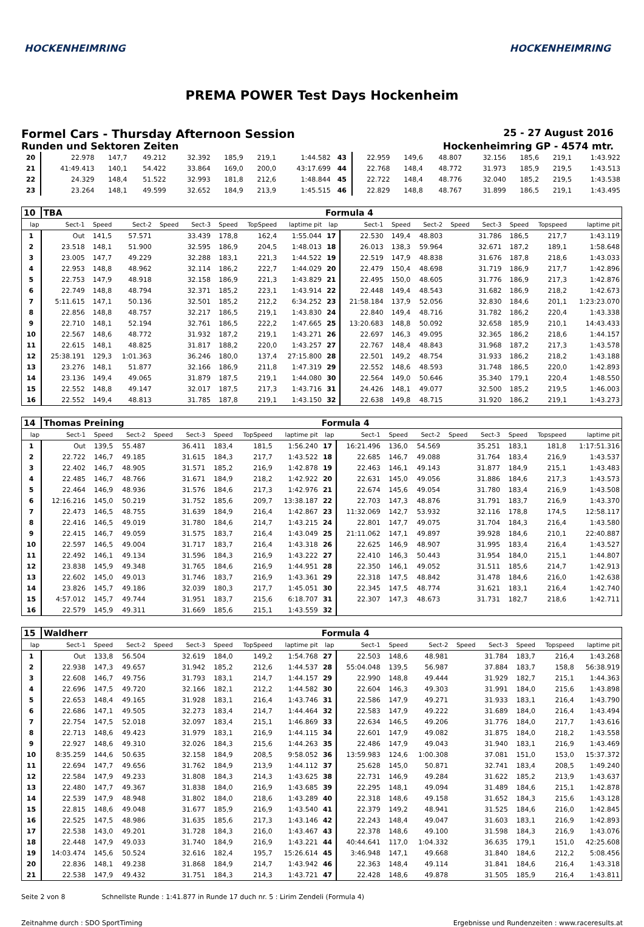HOCKENHEIMRING HOCKENHEIMRING
PREMA POWER Test Days Hockenheim
Formel Cars - Thursday Afternoon Session 25 - 27 August 2016
Runden und Sektoren Zeiten Hockenheimring GP - 4574 mtr.
| 20 | 22.978 | 147,7 | 49.212 | | 32.392 | 185,9 | 219,1 | 1:44.582 | 43 | 22.959 | 149,6 | 48.807 | | 32.156 | 185,6 | 219,1 | 1:43.922 |
| 21 | 41:49.413 | 140,1 | 54.422 | | 33.864 | 169,0 | 200,0 | 43:17.699 | 44 | 22.768 | 148,4 | 48.772 | | 31.973 | 185,9 | 219,5 | 1:43.513 |
| 22 | 24.329 | 148,4 | 51.522 | | 32.993 | 181,8 | 212,6 | 1:48.844 | 45 | 22.722 | 148,4 | 48.776 | | 32.040 | 185,2 | 219,5 | 1:43.538 |
| 23 | 23.264 | 148,1 | 49.599 | | 32.652 | 184,9 | 213,9 | 1:45.515 | 46 | 22.829 | 148,8 | 48.767 | | 31.899 | 186,5 | 219,1 | 1:43.495 |
| 10 | TBA | | | | | | | | Formula 4 | | | | | | | | |
| lap | Sect-1 | Speed | Sect-2 | Speed | Sect-3 | Speed | TopSpeed | laptime pit | lap | Sect-1 | Speed | Sect-2 | Speed | Sect-3 | Speed | Topspeed | laptime pit |
| 1 | Out | 141,5 | 57.571 | | 33.439 | 178,8 | 162,4 | 1:55.044 | 17 | 22.530 | 149,4 | 48.803 | | 31.786 | 186,5 | 217,7 | 1:43.119 |
| 2 | 23.518 | 148,1 | 51.900 | | 32.595 | 186,9 | 204,5 | 1:48.013 | 18 | 26.013 | 138,3 | 59.964 | | 32.671 | 187,2 | 189,1 | 1:58.648 |
| 3 | 23.005 | 147,7 | 49.229 | | 32.288 | 183,1 | 221,3 | 1:44.522 | 19 | 22.519 | 147,9 | 48.838 | | 31.676 | 187,8 | 218,6 | 1:43.033 |
| 4 | 22.953 | 148,8 | 48.962 | | 32.114 | 186,2 | 222,7 | 1:44.029 | 20 | 22.479 | 150,4 | 48.698 | | 31.719 | 186,9 | 217,7 | 1:42.896 |
| 5 | 22.753 | 147,9 | 48.918 | | 32.158 | 186,9 | 221,3 | 1:43.829 | 21 | 22.495 | 150,0 | 48.605 | | 31.776 | 186,9 | 217,3 | 1:42.876 |
| 6 | 22.749 | 148,8 | 48.794 | | 32.371 | 185,2 | 223,1 | 1:43.914 | 22 | 22.448 | 149,4 | 48.543 | | 31.682 | 186,9 | 218,2 | 1:42.673 |
| 7 | 5:11.615 | 147,1 | 50.136 | | 32.501 | 185,2 | 212,2 | 6:34.252 | 23 | 21:58.184 | 137,9 | 52.056 | | 32.830 | 184,6 | 201,1 | 1:23:23.070 |
| 8 | 22.856 | 148,8 | 48.757 | | 32.217 | 186,5 | 219,1 | 1:43.830 | 24 | 22.840 | 149,4 | 48.716 | | 31.782 | 186,2 | 220,4 | 1:43.338 |
| 9 | 22.710 | 148,1 | 52.194 | | 32.761 | 186,5 | 222,2 | 1:47.665 | 25 | 13:20.683 | 148,8 | 50.092 | | 32.658 | 185,9 | 210,1 | 14:43.433 |
| 10 | 22.567 | 148,6 | 48.772 | | 31.932 | 187,2 | 219,1 | 1:43.271 | 26 | 22.697 | 146,3 | 49.095 | | 32.365 | 186,2 | 218,6 | 1:44.157 |
| 11 | 22.615 | 148,1 | 48.825 | | 31.817 | 188,2 | 220,0 | 1:43.257 | 27 | 22.767 | 148,4 | 48.843 | | 31.968 | 187,2 | 217,3 | 1:43.578 |
| 12 | 25:38.191 | 129,3 | 1:01.363 | | 36.246 | 180,0 | 137,4 | 27:15.800 | 28 | 22.501 | 149,2 | 48.754 | | 31.933 | 186,2 | 218,2 | 1:43.188 |
| 13 | 23.276 | 148,1 | 51.877 | | 32.166 | 186,9 | 211,8 | 1:47.319 | 29 | 22.552 | 148,6 | 48.593 | | 31.748 | 186,5 | 220,0 | 1:42.893 |
| 14 | 23.136 | 149,4 | 49.065 | | 31.879 | 187,5 | 219,1 | 1:44.080 | 30 | 22.564 | 149,0 | 50.646 | | 35.340 | 179,1 | 220,4 | 1:48.550 |
| 15 | 22.552 | 148,8 | 49.147 | | 32.017 | 187,5 | 217,3 | 1:43.716 | 31 | 24.426 | 148,1 | 49.077 | | 32.500 | 185,2 | 219,5 | 1:46.003 |
| 16 | 22.552 | 149,4 | 48.813 | | 31.785 | 187,8 | 219,1 | 1:43.150 | 32 | 22.638 | 149,8 | 48.715 | | 31.920 | 186,2 | 219,1 | 1:43.273 |
| 14 | Thomas Preining | | | | | | | | Formula 4 | | | | | | | | |
| lap | Sect-1 | Speed | Sect-2 | Speed | Sect-3 | Speed | TopSpeed | laptime pit | lap | Sect-1 | Speed | Sect-2 | Speed | Sect-3 | Speed | Topspeed | laptime pit |
| 1 | Out | 139,5 | 55.487 | | 36.411 | 183,4 | 181,5 | 1:56.240 | 17 | 16:21.496 | 136,0 | 54.569 | | 35.251 | 183,1 | 181,8 | 1:17:51.316 |
| 2 | 22.722 | 146,7 | 49.185 | | 31.615 | 184,3 | 217,7 | 1:43.522 | 18 | 22.685 | 146,7 | 49.088 | | 31.764 | 183,4 | 216,9 | 1:43.537 |
| 3 | 22.402 | 146,7 | 48.905 | | 31.571 | 185,2 | 216,9 | 1:42.878 | 19 | 22.463 | 146,1 | 49.143 | | 31.877 | 184,9 | 215,1 | 1:43.483 |
| 4 | 22.485 | 146,7 | 48.766 | | 31.671 | 184,9 | 218,2 | 1:42.922 | 20 | 22.631 | 145,0 | 49.056 | | 31.886 | 184,6 | 217,3 | 1:43.573 |
| 5 | 22.464 | 146,9 | 48.936 | | 31.576 | 184,6 | 217,3 | 1:42.976 | 21 | 22.674 | 145,6 | 49.054 | | 31.780 | 183,4 | 216,9 | 1:43.508 |
| 6 | 12:16.216 | 145,0 | 50.219 | | 31.752 | 185,6 | 209,7 | 13:38.187 | 22 | 22.703 | 147,3 | 48.876 | | 31.791 | 183,7 | 216,9 | 1:43.370 |
| 7 | 22.473 | 146,5 | 48.755 | | 31.639 | 184,9 | 216,4 | 1:42.867 | 23 | 11:32.069 | 142,7 | 53.932 | | 32.116 | 178,8 | 174,5 | 12:58.117 |
| 8 | 22.416 | 146,5 | 49.019 | | 31.780 | 184,6 | 214,7 | 1:43.215 | 24 | 22.801 | 147,7 | 49.075 | | 31.704 | 184,3 | 216,4 | 1:43.580 |
| 9 | 22.415 | 146,7 | 49.059 | | 31.575 | 183,7 | 216,4 | 1:43.049 | 25 | 21:11.062 | 147,1 | 49.897 | | 39.928 | 184,6 | 210,1 | 22:40.887 |
| 10 | 22.597 | 146,5 | 49.004 | | 31.717 | 183,7 | 216,4 | 1:43.318 | 26 | 22.625 | 146,9 | 48.907 | | 31.995 | 183,4 | 216,4 | 1:43.527 |
| 11 | 22.492 | 146,1 | 49.134 | | 31.596 | 184,3 | 216,9 | 1:43.222 | 27 | 22.410 | 146,3 | 50.443 | | 31.954 | 184,0 | 215,1 | 1:44.807 |
| 12 | 23.838 | 145,9 | 49.348 | | 31.765 | 184,6 | 216,9 | 1:44.951 | 28 | 22.350 | 146,1 | 49.052 | | 31.511 | 185,6 | 214,7 | 1:42.913 |
| 13 | 22.602 | 145,0 | 49.013 | | 31.746 | 183,7 | 216,9 | 1:43.361 | 29 | 22.318 | 147,5 | 48.842 | | 31.478 | 184,6 | 216,0 | 1:42.638 |
| 14 | 23.826 | 145,7 | 49.186 | | 32.039 | 180,3 | 217,7 | 1:45.051 | 30 | 22.345 | 147,5 | 48.774 | | 31.621 | 183,1 | 216,4 | 1:42.740 |
| 15 | 4:57.012 | 145,7 | 49.744 | | 31.951 | 183,7 | 215,6 | 6:18.707 | 31 | 22.307 | 147,3 | 48.673 | | 31.731 | 182,7 | 218,6 | 1:42.711 |
| 16 | 22.579 | 145,9 | 49.311 | | 31.669 | 185,6 | 215,1 | 1:43.559 | 32 | | | | | | | | |
| 15 | Waldherr | | | | | | | | Formula 4 | | | | | | | | |
| lap | Sect-1 | Speed | Sect-2 | Speed | Sect-3 | Speed | TopSpeed | laptime pit | lap | Sect-1 | Speed | Sect-2 | Speed | Sect-3 | Speed | Topspeed | laptime pit |
| 1 | Out | 133,8 | 56.504 | | 32.619 | 184,0 | 149,2 | 1:54.768 | 27 | 22.503 | 148,6 | 48.981 | | 31.784 | 183,7 | 216,4 | 1:43.268 |
| 2 | 22.938 | 147,3 | 49.657 | | 31.942 | 185,2 | 212,6 | 1:44.537 | 28 | 55:04.048 | 139,5 | 56.987 | | 37.884 | 183,7 | 158,8 | 56:38.919 |
| 3 | 22.608 | 146,7 | 49.756 | | 31.793 | 183,1 | 214,7 | 1:44.157 | 29 | 22.990 | 148,8 | 49.444 | | 31.929 | 182,7 | 215,1 | 1:44.363 |
| 4 | 22.696 | 147,5 | 49.720 | | 32.166 | 182,1 | 212,2 | 1:44.582 | 30 | 22.604 | 146,3 | 49.303 | | 31.991 | 184,0 | 215,6 | 1:43.898 |
| 5 | 22.653 | 148,4 | 49.165 | | 31.928 | 183,1 | 216,4 | 1:43.746 | 31 | 22.586 | 147,9 | 49.271 | | 31.933 | 183,1 | 216,4 | 1:43.790 |
| 6 | 22.686 | 147,1 | 49.505 | | 32.273 | 183,4 | 214,7 | 1:44.464 | 32 | 22.583 | 147,9 | 49.222 | | 31.689 | 184,0 | 216,4 | 1:43.494 |
| 7 | 22.754 | 147,5 | 52.018 | | 32.097 | 183,4 | 215,1 | 1:46.869 | 33 | 22.634 | 146,5 | 49.206 | | 31.776 | 184,0 | 217,7 | 1:43.616 |
| 8 | 22.713 | 148,6 | 49.423 | | 31.979 | 183,1 | 216,9 | 1:44.115 | 34 | 22.601 | 147,9 | 49.082 | | 31.875 | 184,0 | 218,2 | 1:43.558 |
| 9 | 22.927 | 148,6 | 49.310 | | 32.026 | 184,3 | 215,6 | 1:44.263 | 35 | 22.486 | 147,9 | 49.043 | | 31.940 | 183,1 | 216,9 | 1:43.469 |
| 10 | 8:35.259 | 144,6 | 50.635 | | 32.158 | 184,9 | 208,5 | 9:58.052 | 36 | 13:59.983 | 124,6 | 1:00.308 | | 37.081 | 151,0 | 153,0 | 15:37.372 |
| 11 | 22.694 | 147,7 | 49.656 | | 31.762 | 184,9 | 213,9 | 1:44.112 | 37 | 25.628 | 145,0 | 50.871 | | 32.741 | 183,4 | 208,5 | 1:49.240 |
| 12 | 22.584 | 147,9 | 49.233 | | 31.808 | 184,3 | 214,3 | 1:43.625 | 38 | 22.731 | 146,9 | 49.284 | | 31.622 | 185,2 | 213,9 | 1:43.637 |
| 13 | 22.480 | 147,7 | 49.367 | | 31.838 | 184,0 | 216,9 | 1:43.685 | 39 | 22.295 | 148,1 | 49.094 | | 31.489 | 184,6 | 215,1 | 1:42.878 |
| 14 | 22.539 | 147,9 | 48.948 | | 31.802 | 184,0 | 218,6 | 1:43.289 | 40 | 22.318 | 148,6 | 49.158 | | 31.652 | 184,3 | 215,6 | 1:43.128 |
| 15 | 22.815 | 148,6 | 49.048 | | 31.677 | 185,9 | 216,9 | 1:43.540 | 41 | 22.379 | 149,2 | 48.941 | | 31.525 | 184,6 | 216,0 | 1:42.845 |
| 16 | 22.525 | 147,5 | 48.986 | | 31.635 | 185,6 | 217,3 | 1:43.146 | 42 | 22.243 | 148,4 | 49.047 | | 31.603 | 183,1 | 216,9 | 1:42.893 |
| 17 | 22.538 | 143,0 | 49.201 | | 31.728 | 184,3 | 216,0 | 1:43.467 | 43 | 22.378 | 148,6 | 49.100 | | 31.598 | 184,3 | 216,9 | 1:43.076 |
| 18 | 22.448 | 147,9 | 49.033 | | 31.740 | 184,9 | 216,9 | 1:43.221 | 44 | 40:44.641 | 117,0 | 1:04.332 | | 36.635 | 179,1 | 151,0 | 42:25.608 |
| 19 | 14:03.474 | 145,6 | 50.524 | | 32.616 | 182,4 | 195,7 | 15:26.614 | 45 | 3:46.948 | 147,1 | 49.668 | | 31.840 | 184,6 | 212,2 | 5:08.456 |
| 20 | 22.836 | 148,1 | 49.238 | | 31.868 | 184,9 | 214,7 | 1:43.942 | 46 | 22.363 | 148,4 | 49.114 | | 31.841 | 184,6 | 216,4 | 1:43.318 |
| 21 | 22.538 | 147,9 | 49.432 | | 31.751 | 184,3 | 214,3 | 1:43.721 | 47 | 22.428 | 148,6 | 49.878 | | 31.505 | 185,9 | 216,4 | 1:43.811 |
Seite 2 von 8 Schnellste Runde : 1:41.877 in Runde 17 duch nr. 5 : Lirim Zendeli (Formula 4)
Zeitnahme durch : SDO SportTiming Ergebnisse und Rundenzeiten : www.raceresults.at